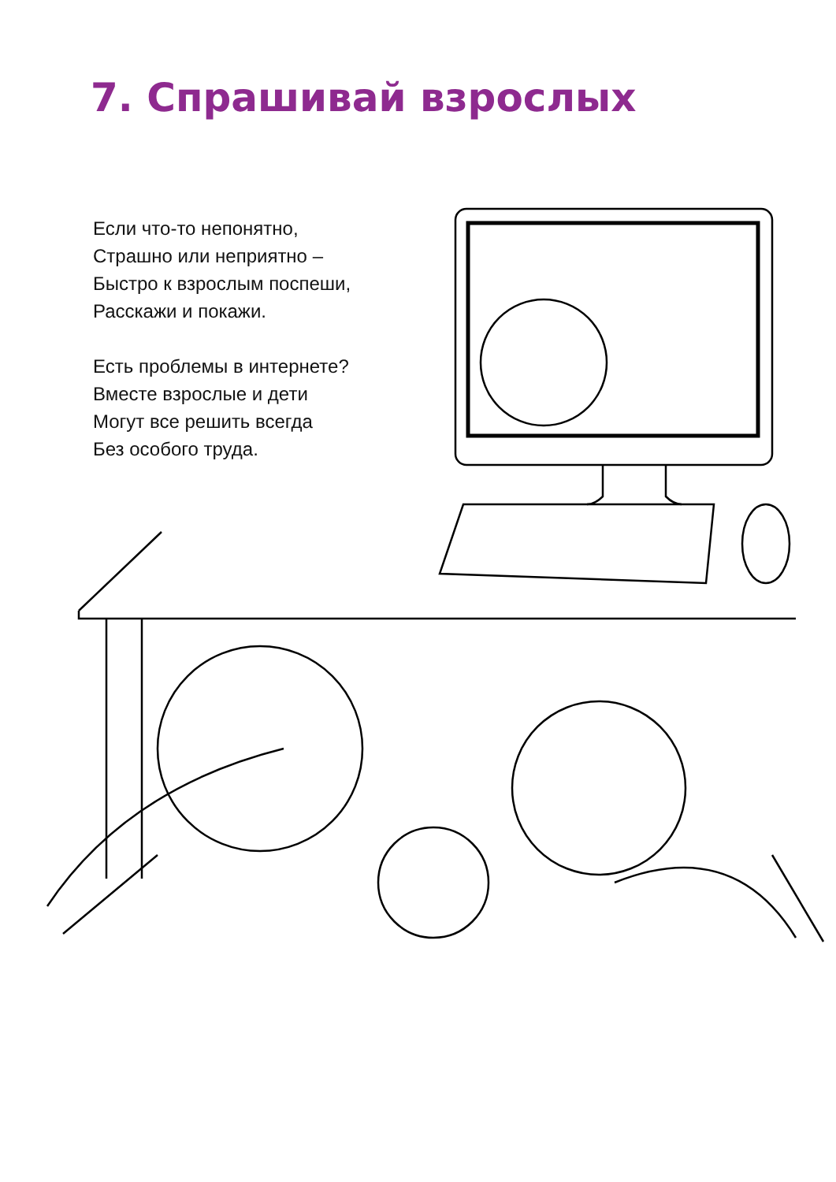7. Спрашивай взрослых
Если что-то непонятно,
Страшно или неприятно –
Быстро к взрослым поспеши,
Расскажи и покажи.
Есть проблемы в интернете?
Вместе взрослые и дети
Могут все решить всегда
Без особого труда.